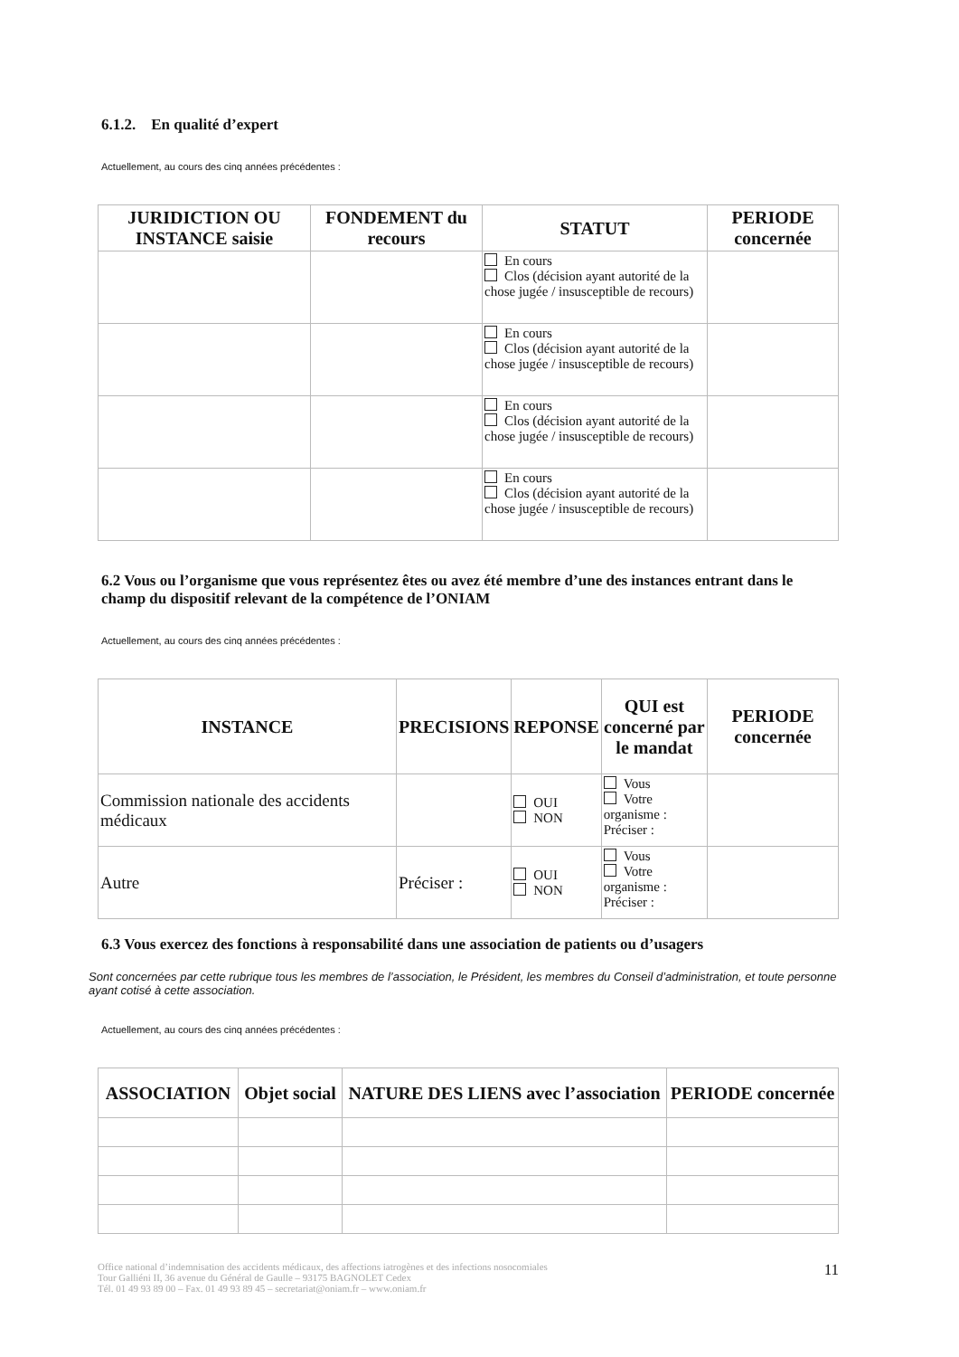6.1.2. En qualité d’expert
Actuellement, au cours des cinq années précédentes :
| JURIDICTION OU INSTANCE saisie | FONDEMENT du recours | STATUT | PERIODE concernée |
| --- | --- | --- | --- |
| | | En cours Clos (décision ayant autorité de la chose jugée / insusceptible de recours) | |
| | | En cours Clos (décision ayant autorité de la chose jugée / insusceptible de recours) | |
| | | En cours Clos (décision ayant autorité de la chose jugée / insusceptible de recours) | |
| | | En cours Clos (décision ayant autorité de la chose jugée / insusceptible de recours) | |
6.2 Vous ou l’organisme que vous représentez êtes ou avez été membre d’une des instances entrant dans le champ du dispositif relevant de la compétence de l’ONIAM
Actuellement, au cours des cinq années précédentes :
| INSTANCE | PRECISIONS | REPONSE | QUI est concerné par le mandat | PERIODE concernée |
| --- | --- | --- | --- | --- |
| Commission nationale des accidents médicaux | | OUI NON | Vous Votre organisme : Préciser : | |
| Autre | Préciser : | OUI NON | Vous Votre organisme : Préciser : | |
6.3 Vous exercez des fonctions à responsabilité dans une association de patients ou d’usagers
Sont concernées par cette rubrique tous les membres de l’association, le Président, les membres du Conseil d’administration, et toute personne ayant cotisé à cette association.
Actuellement, au cours des cinq années précédentes :
| ASSOCIATION | Objet social | NATURE DES LIENS avec l’association | PERIODE concernée |
| --- | --- | --- | --- |
Office national d’indemnisation des accidents médicaux, des affections iatrogènes et des infections nosocomiales
Tour Galliéni II, 36 avenue du Général de Gaulle – 93175 BAGNOLET Cedex
Tél. 01 49 93 89 00 – Fax. 01 49 93 89 45 – secretariat@oniam.fr – www.oniam.fr
11